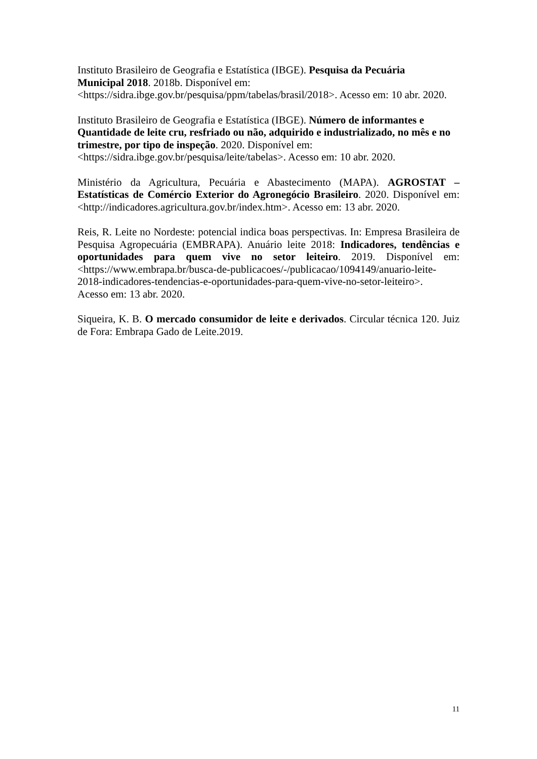Instituto Brasileiro de Geografia e Estatística (IBGE). Pesquisa da Pecuária
Municipal 2018. 2018b. Disponível em:
<https://sidra.ibge.gov.br/pesquisa/ppm/tabelas/brasil/2018>. Acesso em: 10 abr. 2020.
Instituto Brasileiro de Geografia e Estatística (IBGE). Número de informantes e
Quantidade de leite cru, resfriado ou não, adquirido e industrializado, no mês e no
trimestre, por tipo de inspeção. 2020. Disponível em:
<https://sidra.ibge.gov.br/pesquisa/leite/tabelas>. Acesso em: 10 abr. 2020.
Ministério da Agricultura, Pecuária e Abastecimento (MAPA). AGROSTAT – Estatísticas de Comércio Exterior do Agronegócio Brasileiro. 2020. Disponível em: <http://indicadores.agricultura.gov.br/index.htm>. Acesso em: 13 abr. 2020.
Reis, R. Leite no Nordeste: potencial indica boas perspectivas. In: Empresa Brasileira de Pesquisa Agropecuária (EMBRAPA). Anuário leite 2018: Indicadores, tendências e oportunidades para quem vive no setor leiteiro. 2019. Disponível em: <https://www.embrapa.br/busca-de-publicacoes/-/publicacao/1094149/anuario-leite-
2018-indicadores-tendencias-e-oportunidades-para-quem-vive-no-setor-leiteiro>.
Acesso em: 13 abr. 2020.
Siqueira, K. B. O mercado consumidor de leite e derivados. Circular técnica 120. Juiz de Fora: Embrapa Gado de Leite.2019.
11